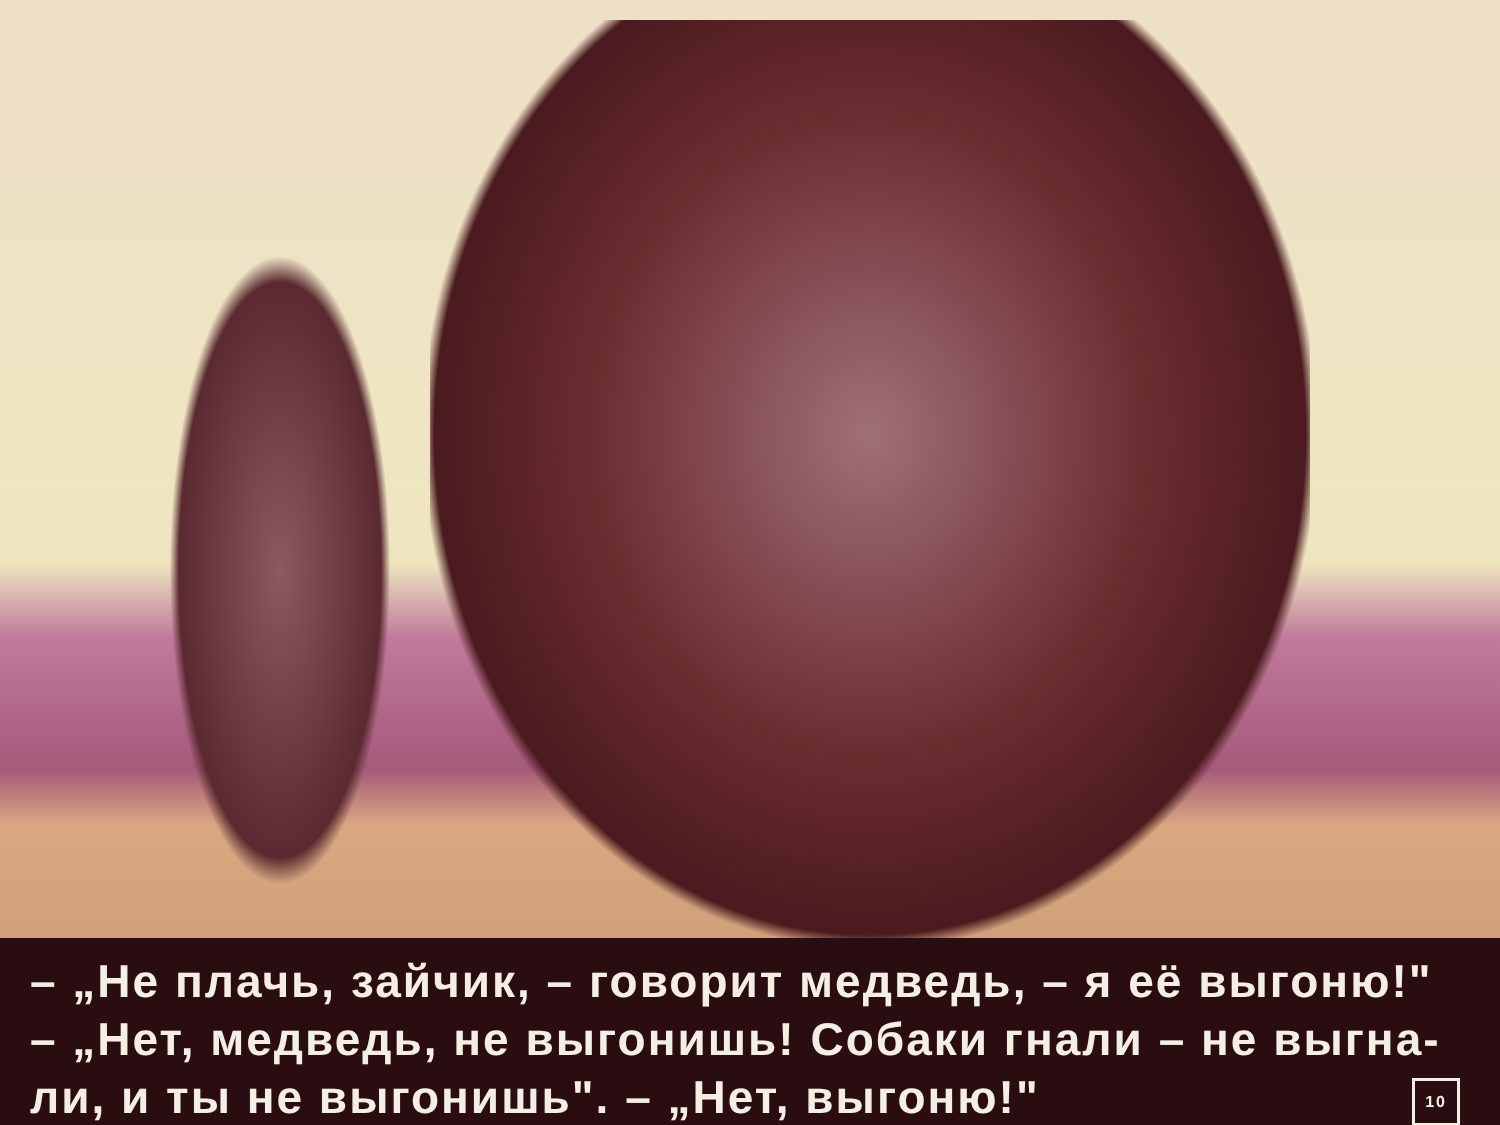– „Не плачь, зайчик, – говорит медведь, – я её выгоню!"
– „Нет, медведь, не выгонишь! Собаки гнали – не выгна-
10 ли, и ты не выгонишь". – „Нет, выгоню!"